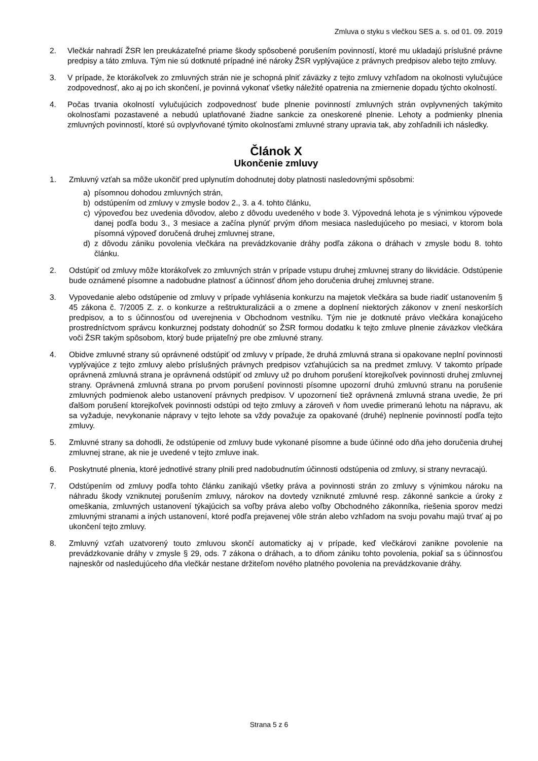Zmluva o styku s vlečkou SES a. s. od 01. 09. 2019
2. Vlečkár nahradí ŽSR len preukázateľné priame škody spôsobené porušením povinností, ktoré mu ukladajú príslušné právne predpisy a táto zmluva. Tým nie sú dotknuté prípadné iné nároky ŽSR vyplývajúce z právnych predpisov alebo tejto zmluvy.
3. V prípade, že ktorákoľvek zo zmluvných strán nie je schopná plniť záväzky z tejto zmluvy vzhľadom na okolnosti vylučujúce zodpovednosť, ako aj po ich skončení, je povinná vykonať všetky náležité opatrenia na zmiernenie dopadu týchto okolností.
4. Počas trvania okolností vylučujúcich zodpovednosť bude plnenie povinností zmluvných strán ovplyvnených takýmito okolnosťami pozastavené a nebudú uplatňované žiadne sankcie za oneskorené plnenie. Lehoty a podmienky plnenia zmluvných povinností, ktoré sú ovplyvňované týmito okolnosťami zmluvné strany upravia tak, aby zohľadnili ich následky.
Článok X
Ukončenie zmluvy
1. Zmluvný vzťah sa môže ukončiť pred uplynutím dohodnutej doby platnosti nasledovnými spôsobmi:
a) písomnou dohodou zmluvných strán,
b) odstúpením od zmluvy v zmysle bodov 2., 3. a 4. tohto článku,
c) výpoveďou bez uvedenia dôvodov, alebo z dôvodu uvedeného v bode 3. Výpovedná lehota je s výnimkou výpovede danej podľa bodu 3., 3 mesiace a začína plynúť prvým dňom mesiaca nasledujúceho po mesiaci, v ktorom bola písomná výpoveď doručená druhej zmluvnej strane,
d) z dôvodu zániku povolenia vlečkára na prevádzkovanie dráhy podľa zákona o dráhach v zmysle bodu 8. tohto článku.
2. Odstúpiť od zmluvy môže ktorákoľvek zo zmluvných strán v prípade vstupu druhej zmluvnej strany do likvidácie. Odstúpenie bude oznámené písomne a nadobudne platnosť a účinnosť dňom jeho doručenia druhej zmluvnej strane.
3. Vypovedanie alebo odstúpenie od zmluvy v prípade vyhlásenia konkurzu na majetok vlečkára sa bude riadiť ustanovením § 45 zákona č. 7/2005 Z. z. o konkurze a reštrukturalizácii a o zmene a doplnení niektorých zákonov v znení neskorších predpisov, a to s účinnosťou od uverejnenia v Obchodnom vestníku. Tým nie je dotknuté právo vlečkára konajúceho prostredníctvom správcu konkurznej podstaty dohodnúť so ŽSR formou dodatku k tejto zmluve plnenie záväzkov vlečkára voči ŽSR takým spôsobom, ktorý bude prijateľný pre obe zmluvné strany.
4. Obidve zmluvné strany sú oprávnené odstúpiť od zmluvy v prípade, že druhá zmluvná strana si opakovane neplní povinnosti vyplývajúce z tejto zmluvy alebo príslušných právnych predpisov vzťahujúcich sa na predmet zmluvy. V takomto prípade oprávnená zmluvná strana je oprávnená odstúpiť od zmluvy už po druhom porušení ktorejkoľvek povinnosti druhej zmluvnej strany. Oprávnená zmluvná strana po prvom porušení povinnosti písomne upozorní druhú zmluvnú stranu na porušenie zmluvných podmienok alebo ustanovení právnych predpisov. V upozornení tiež oprávnená zmluvná strana uvedie, že pri ďalšom porušení ktorejkoľvek povinnosti odstúpi od tejto zmluvy a zároveň v ňom uvedie primeranú lehotu na nápravu, ak sa vyžaduje, nevykonanie nápravy v tejto lehote sa vždy považuje za opakované (druhé) neplnenie povinností podľa tejto zmluvy.
5. Zmluvné strany sa dohodli, že odstúpenie od zmluvy bude vykonané písomne a bude účinné odo dňa jeho doručenia druhej zmluvnej strane, ak nie je uvedené v tejto zmluve inak.
6. Poskytnuté plnenia, ktoré jednotlivé strany plnili pred nadobudnutím účinnosti odstúpenia od zmluvy, si strany nevracajú.
7. Odstúpením od zmluvy podľa tohto článku zanikajú všetky práva a povinnosti strán zo zmluvy s výnimkou nároku na náhradu škody vzniknutej porušením zmluvy, nárokov na dovtedy vzniknuté zmluvné resp. zákonné sankcie a úroky z omeškania, zmluvných ustanovení týkajúcich sa voľby práva alebo voľby Obchodného zákonníka, riešenia sporov medzi zmluvnými stranami a iných ustanovení, ktoré podľa prejavenej vôle strán alebo vzhľadom na svoju povahu majú trvať aj po ukončení tejto zmluvy.
8. Zmluvný vzťah uzatvorený touto zmluvou skončí automaticky aj v prípade, keď vlečkárovi zanikne povolenie na prevádzkovanie dráhy v zmysle § 29, ods. 7 zákona o dráhach, a to dňom zániku tohto povolenia, pokiaľ sa s účinnosťou najneskôr od nasledujúceho dňa vlečkár nestane držiteľom nového platného povolenia na prevádzkovanie dráhy.
Strana 5 z 6